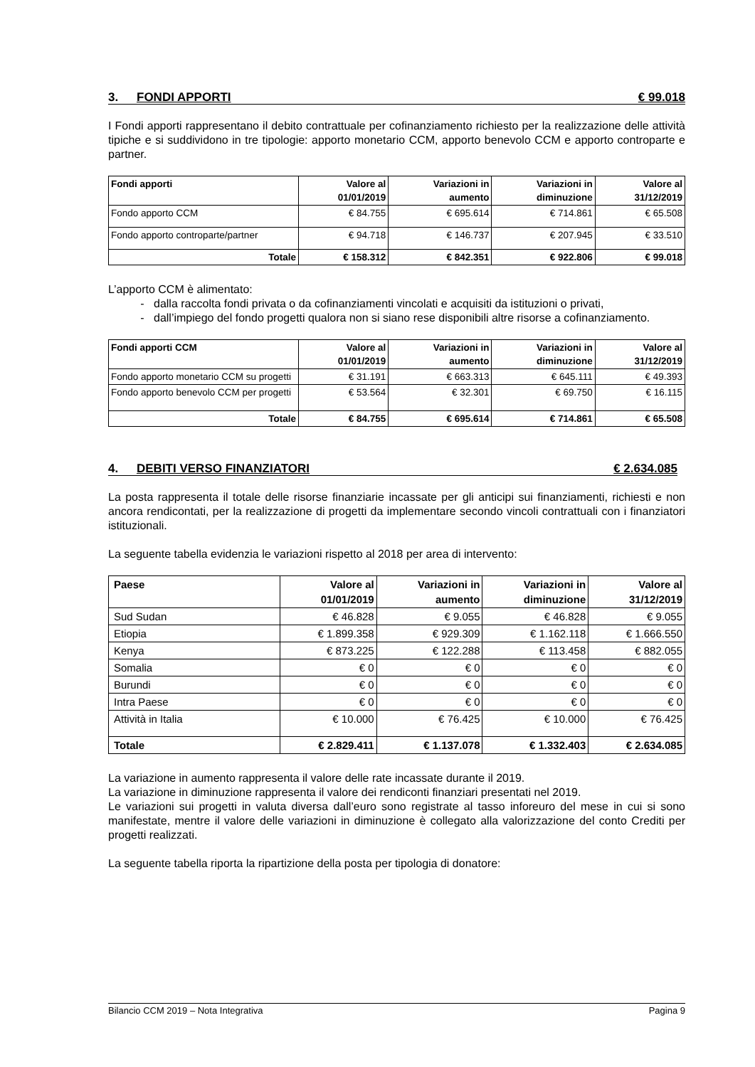3. FONDI APPORTI € 99.018
I Fondi apporti rappresentano il debito contrattuale per cofinanziamento richiesto per la realizzazione delle attività tipiche e si suddividono in tre tipologie: apporto monetario CCM, apporto benevolo CCM e apporto controparte e partner.
| Fondi apporti | Valore al 01/01/2019 | Variazioni in aumento | Variazioni in diminuzione | Valore al 31/12/2019 |
| --- | --- | --- | --- | --- |
| Fondo apporto CCM | € 84.755 | € 695.614 | € 714.861 | € 65.508 |
| Fondo apporto controparte/partner | € 94.718 | € 146.737 | € 207.945 | € 33.510 |
| Totale | € 158.312 | € 842.351 | € 922.806 | € 99.018 |
L’apporto CCM è alimentato:
dalla raccolta fondi privata o da cofinanziamenti vincolati e acquisiti da istituzioni o privati,
dall’impiego del fondo progetti qualora non si siano rese disponibili altre risorse a cofinanziamento.
| Fondi apporti CCM | Valore al 01/01/2019 | Variazioni in aumento | Variazioni in diminuzione | Valore al 31/12/2019 |
| --- | --- | --- | --- | --- |
| Fondo apporto monetario CCM su progetti | € 31.191 | € 663.313 | € 645.111 | € 49.393 |
| Fondo apporto benevolo CCM per progetti | € 53.564 | € 32.301 | € 69.750 | € 16.115 |
| Totale | € 84.755 | € 695.614 | € 714.861 | € 65.508 |
4. DEBITI VERSO FINANZIATORI € 2.634.085
La posta rappresenta il totale delle risorse finanziarie incassate per gli anticipi sui finanziamenti, richiesti e non ancora rendicontati, per la realizzazione di progetti da implementare secondo vincoli contrattuali con i finanziatori istituzionali.
La seguente tabella evidenzia le variazioni rispetto al 2018 per area di intervento:
| Paese | Valore al 01/01/2019 | Variazioni in aumento | Variazioni in diminuzione | Valore al 31/12/2019 |
| --- | --- | --- | --- | --- |
| Sud Sudan | € 46.828 | € 9.055 | € 46.828 | € 9.055 |
| Etiopia | € 1.899.358 | € 929.309 | € 1.162.118 | € 1.666.550 |
| Kenya | € 873.225 | € 122.288 | € 113.458 | € 882.055 |
| Somalia | € 0 | € 0 | € 0 | € 0 |
| Burundi | € 0 | € 0 | € 0 | € 0 |
| Intra Paese | € 0 | € 0 | € 0 | € 0 |
| Attività in Italia | € 10.000 | € 76.425 | € 10.000 | € 76.425 |
| Totale | € 2.829.411 | € 1.137.078 | € 1.332.403 | € 2.634.085 |
La variazione in aumento rappresenta il valore delle rate incassate durante il 2019.
La variazione in diminuzione rappresenta il valore dei rendiconti finanziari presentati nel 2019.
Le variazioni sui progetti in valuta diversa dall’euro sono registrate al tasso inforeuro del mese in cui si sono manifestate, mentre il valore delle variazioni in diminuzione è collegato alla valorizzazione del conto Crediti per progetti realizzati.
La seguente tabella riporta la ripartizione della posta per tipologia di donatore:
Bilancio CCM 2019 – Nota Integrativa Pagina 9